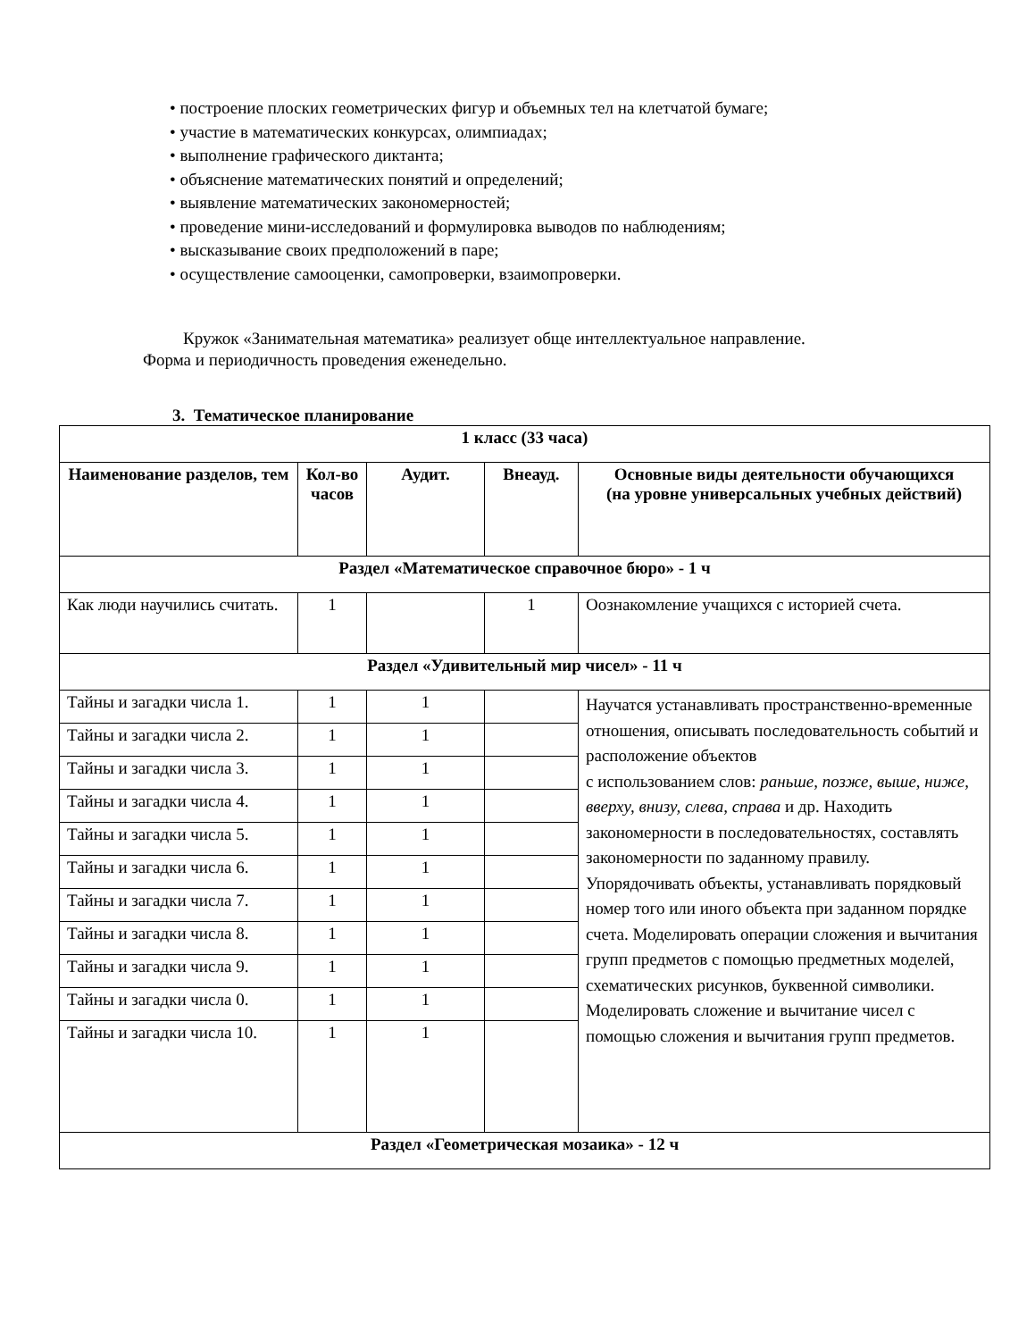• построение плоских геометрических фигур и объемных тел на клетчатой бумаге;
• участие в математических конкурсах, олимпиадах;
• выполнение графического диктанта;
• объяснение математических понятий и определений;
• выявление математических закономерностей;
• проведение мини-исследований и формулировка выводов по наблюдениям;
• высказывание своих предположений в паре;
• осуществление самооценки, самопроверки, взаимопроверки.
Кружок «Занимательная математика» реализует обще интеллектуальное направление.
Форма и периодичность проведения еженедельно.
3. Тематическое планирование
| 1 класс (33 часа) | | | | |
| Наименование разделов, тем | Кол-во часов | Аудит. | Внеауд. | Основные виды деятельности обучающихся (на уровне универсальных учебных действий) |
| Раздел «Математическое справочное бюро» - 1 ч | | | | |
| Как люди научились считать. | 1 | | 1 | Оознакомление учащихся с историей счета. |
| Раздел «Удивительный мир чисел» - 11 ч | | | | |
| Тайны и загадки числа 1. | 1 | 1 | | Научатся устанавливать пространственно-временные отношения, описывать последовательность событий и расположение объектов с использованием слов: раньше, позже, выше, ниже, вверху, внизу, слева, справа и др. Находить закономерности в последовательностях, составлять закономерности по заданному правилу. Упорядочивать объекты, устанавливать порядковый номер того или иного объекта при заданном порядке счета. Моделировать операции сложения и вычитания групп предметов с помощью предметных моделей, схематических рисунков, буквенной символики. Моделировать сложение и вычитание чисел с помощью сложения и вычитания групп предметов. |
| Тайны и загадки числа 2. | 1 | 1 | | |
| Тайны и загадки числа 3. | 1 | 1 | | |
| Тайны и загадки числа 4. | 1 | 1 | | |
| Тайны и загадки числа 5. | 1 | 1 | | |
| Тайны и загадки числа 6. | 1 | 1 | | |
| Тайны и загадки числа 7. | 1 | 1 | | |
| Тайны и загадки числа 8. | 1 | 1 | | |
| Тайны и загадки числа 9. | 1 | 1 | | |
| Тайны и загадки числа 0. | 1 | 1 | | |
| Тайны и загадки числа 10. | 1 | 1 | | |
| Раздел «Геометрическая мозаика» - 12 ч | | | | |